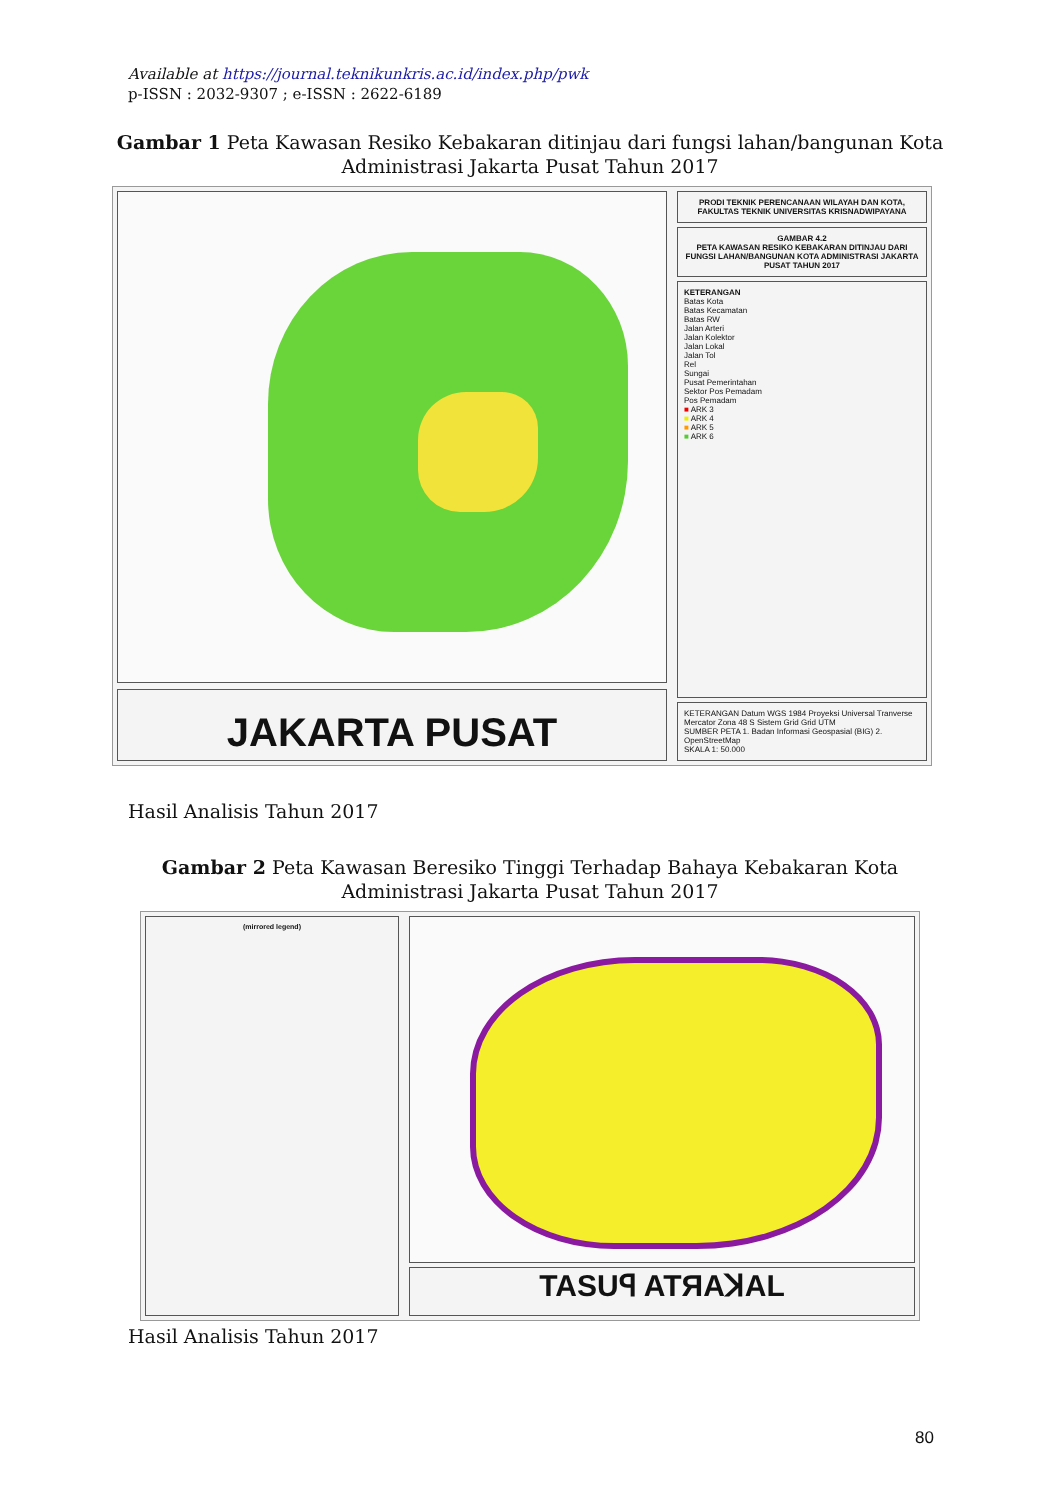Available at https://journal.teknikunkris.ac.id/index.php/pwk
p-ISSN : 2032-9307 ; e-ISSN : 2622-6189
Gambar 1 Peta Kawasan Resiko Kebakaran ditinjau dari fungsi lahan/bangunan Kota Administrasi Jakarta Pusat Tahun 2017
JAKARTA PUSAT
PRODI TEKNIK PERENCANAAN WILAYAH DAN KOTA, FAKULTAS TEKNIK UNIVERSITAS KRISNADWIPAYANA
GAMBAR 4.2
PETA KAWASAN RESIKO KEBAKARAN DITINJAU DARI FUNGSI LAHAN/BANGUNAN KOTA ADMINISTRASI JAKARTA PUSAT TAHUN 2017
KETERANGAN
Batas Kota
Batas Kecamatan
Batas RW
Jalan Arteri
Jalan Kolektor
Jalan Lokal
Jalan Tol
Rel
Sungai
Pusat Pemerintahan
Sektor Pos Pemadam
Pos Pemadam
■ ARK 3
■ ARK 4
■ ARK 5
■ ARK 6
KETERANGAN Datum WGS 1984 Proyeksi Universal Tranverse Mercator Zona 48 S Sistem Grid Grid UTM
SUMBER PETA 1. Badan Informasi Geospasial (BIG) 2. OpenStreetMap
SKALA 1: 50.000
Hasil Analisis Tahun 2017
Gambar 2 Peta Kawasan Beresiko Tinggi Terhadap Bahaya Kebakaran Kota Administrasi Jakarta Pusat Tahun 2017
(mirrored legend)
TASUꟼ ATЯAꓘAL
Hasil Analisis Tahun 2017
80